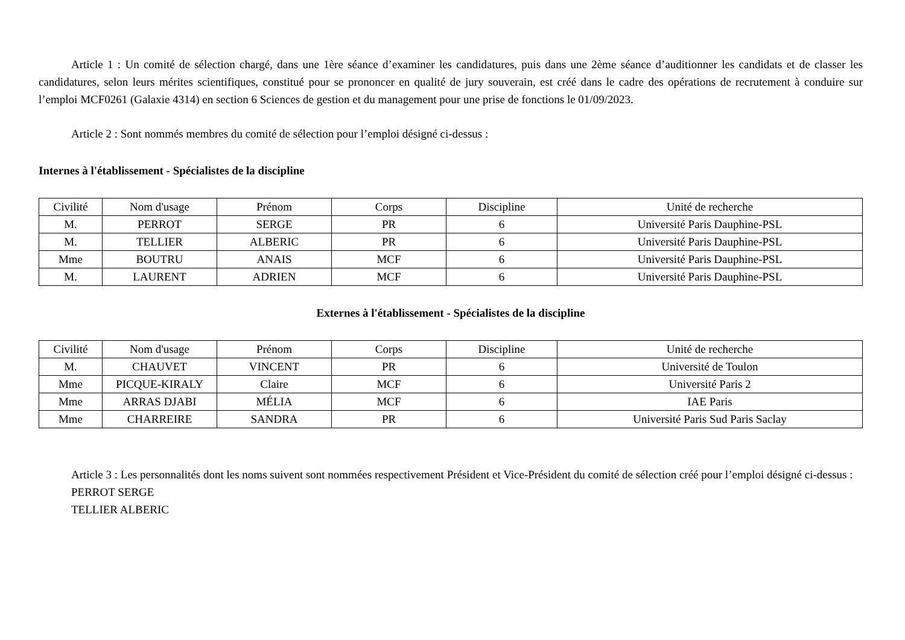Article 1 : Un comité de sélection chargé, dans une 1ère séance d’examiner les candidatures, puis dans une 2ème séance d’auditionner les candidats et de classer les candidatures, selon leurs mérites scientifiques, constitué pour se prononcer en qualité de jury souverain, est créé dans le cadre des opérations de recrutement à conduire sur l’emploi MCF0261 (Galaxie 4314) en section 6 Sciences de gestion et du management pour une prise de fonctions le 01/09/2023.
Article 2 : Sont nommés membres du comité de sélection pour l’emploi désigné ci-dessus :
Internes à l'établissement - Spécialistes de la discipline
| Civilité | Nom d'usage | Prénom | Corps | Discipline | Unité de recherche |
| --- | --- | --- | --- | --- | --- |
| M. | PERROT | SERGE | PR | 6 | Université Paris Dauphine-PSL |
| M. | TELLIER | ALBERIC | PR | 6 | Université Paris Dauphine-PSL |
| Mme | BOUTRU | ANAIS | MCF | 6 | Université Paris Dauphine-PSL |
| M. | LAURENT | ADRIEN | MCF | 6 | Université Paris Dauphine-PSL |
Externes à l'établissement - Spécialistes de la discipline
| Civilité | Nom d'usage | Prénom | Corps | Discipline | Unité de recherche |
| --- | --- | --- | --- | --- | --- |
| M. | CHAUVET | VINCENT | PR | 6 | Université de Toulon |
| Mme | PICQUE-KIRALY | Claire | MCF | 6 | Université Paris 2 |
| Mme | ARRAS DJABI | MÉLIA | MCF | 6 | IAE Paris |
| Mme | CHARREIRE | SANDRA | PR | 6 | Université Paris Sud Paris Saclay |
Article 3 : Les personnalités dont les noms suivent sont nommées respectivement Président et Vice-Président du comité de sélection créé pour l’emploi désigné ci-dessus :
PERROT SERGE
TELLIER ALBERIC